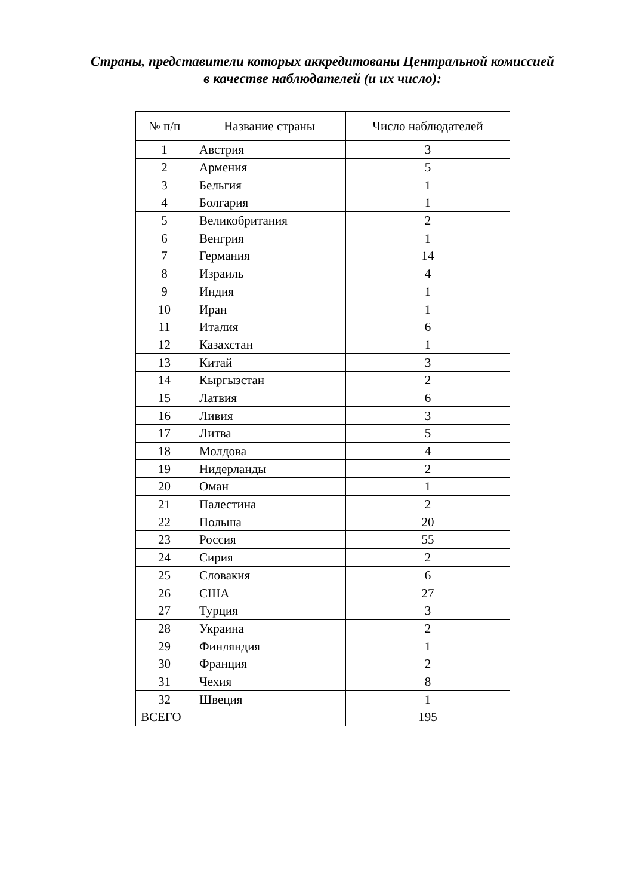Страны, представители которых аккредитованы Центральной комиссией
в качестве наблюдателей (и их число):
| № п/п | Название страны | Число наблюдателей |
| --- | --- | --- |
| 1 | Австрия | 3 |
| 2 | Армения | 5 |
| 3 | Бельгия | 1 |
| 4 | Болгария | 1 |
| 5 | Великобритания | 2 |
| 6 | Венгрия | 1 |
| 7 | Германия | 14 |
| 8 | Израиль | 4 |
| 9 | Индия | 1 |
| 10 | Иран | 1 |
| 11 | Италия | 6 |
| 12 | Казахстан | 1 |
| 13 | Китай | 3 |
| 14 | Кыргызстан | 2 |
| 15 | Латвия | 6 |
| 16 | Ливия | 3 |
| 17 | Литва | 5 |
| 18 | Молдова | 4 |
| 19 | Нидерланды | 2 |
| 20 | Оман | 1 |
| 21 | Палестина | 2 |
| 22 | Польша | 20 |
| 23 | Россия | 55 |
| 24 | Сирия | 2 |
| 25 | Словакия | 6 |
| 26 | США | 27 |
| 27 | Турция | 3 |
| 28 | Украина | 2 |
| 29 | Финляндия | 1 |
| 30 | Франция | 2 |
| 31 | Чехия | 8 |
| 32 | Швеция | 1 |
| ВСЕГО | | 195 |